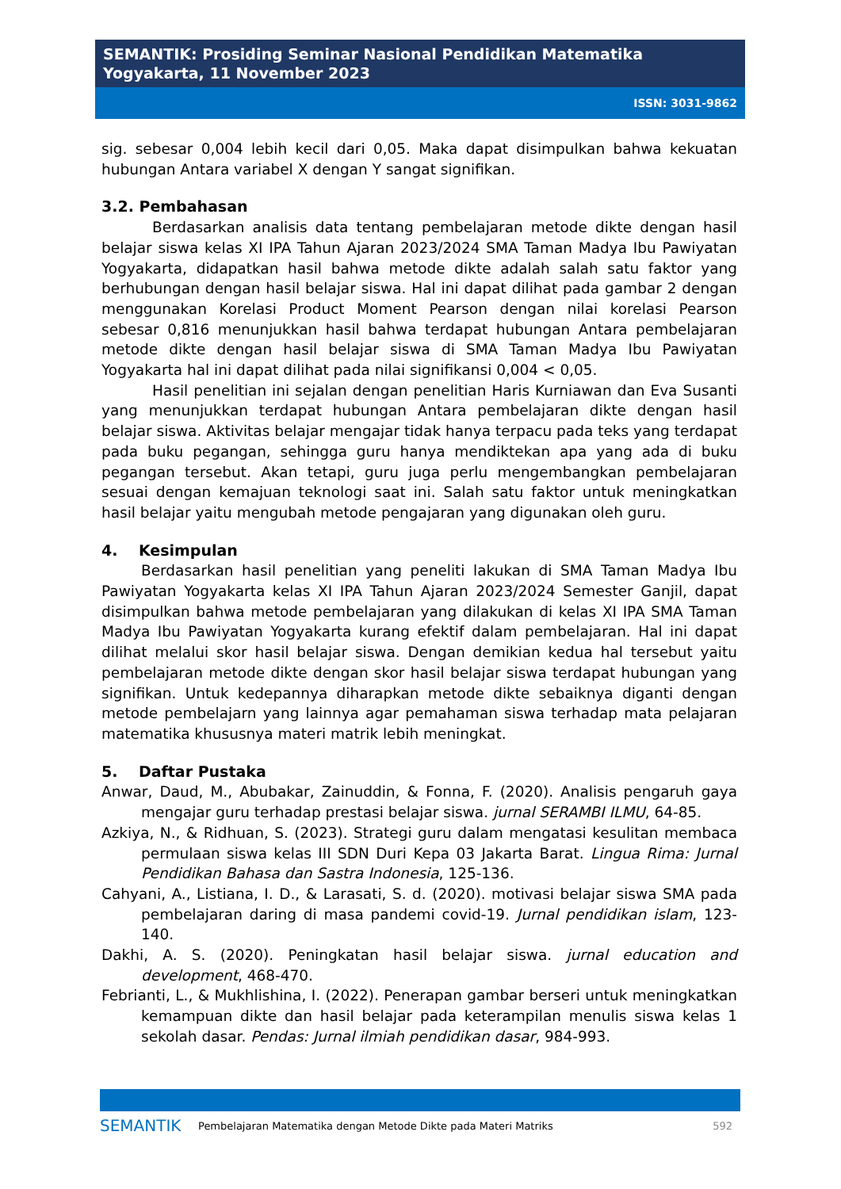SEMANTIK: Prosiding Seminar Nasional Pendidikan Matematika
Yogyakarta, 11 November 2023
ISSN: 3031-9862
sig. sebesar 0,004 lebih kecil dari 0,05. Maka dapat disimpulkan bahwa kekuatan hubungan Antara variabel X dengan Y sangat signifikan.
3.2. Pembahasan
Berdasarkan analisis data tentang pembelajaran metode dikte dengan hasil belajar siswa kelas XI IPA Tahun Ajaran 2023/2024 SMA Taman Madya Ibu Pawiyatan Yogyakarta, didapatkan hasil bahwa metode dikte adalah salah satu faktor yang berhubungan dengan hasil belajar siswa. Hal ini dapat dilihat pada gambar 2 dengan menggunakan Korelasi Product Moment Pearson dengan nilai korelasi Pearson sebesar 0,816 menunjukkan hasil bahwa terdapat hubungan Antara pembelajaran metode dikte dengan hasil belajar siswa di SMA Taman Madya Ibu Pawiyatan Yogyakarta hal ini dapat dilihat pada nilai signifikansi 0,004 < 0,05.
Hasil penelitian ini sejalan dengan penelitian Haris Kurniawan dan Eva Susanti yang menunjukkan terdapat hubungan Antara pembelajaran dikte dengan hasil belajar siswa. Aktivitas belajar mengajar tidak hanya terpacu pada teks yang terdapat pada buku pegangan, sehingga guru hanya mendiktekan apa yang ada di buku pegangan tersebut. Akan tetapi, guru juga perlu mengembangkan pembelajaran sesuai dengan kemajuan teknologi saat ini. Salah satu faktor untuk meningkatkan hasil belajar yaitu mengubah metode pengajaran yang digunakan oleh guru.
4. Kesimpulan
Berdasarkan hasil penelitian yang peneliti lakukan di SMA Taman Madya Ibu Pawiyatan Yogyakarta kelas XI IPA Tahun Ajaran 2023/2024 Semester Ganjil, dapat disimpulkan bahwa metode pembelajaran yang dilakukan di kelas XI IPA SMA Taman Madya Ibu Pawiyatan Yogyakarta kurang efektif dalam pembelajaran. Hal ini dapat dilihat melalui skor hasil belajar siswa. Dengan demikian kedua hal tersebut yaitu pembelajaran metode dikte dengan skor hasil belajar siswa terdapat hubungan yang signifikan. Untuk kedepannya diharapkan metode dikte sebaiknya diganti dengan metode pembelajarn yang lainnya agar pemahaman siswa terhadap mata pelajaran matematika khususnya materi matrik lebih meningkat.
5. Daftar Pustaka
Anwar, Daud, M., Abubakar, Zainuddin, & Fonna, F. (2020). Analisis pengaruh gaya mengajar guru terhadap prestasi belajar siswa. jurnal SERAMBI ILMU, 64-85.
Azkiya, N., & Ridhuan, S. (2023). Strategi guru dalam mengatasi kesulitan membaca permulaan siswa kelas III SDN Duri Kepa 03 Jakarta Barat. Lingua Rima: Jurnal Pendidikan Bahasa dan Sastra Indonesia, 125-136.
Cahyani, A., Listiana, I. D., & Larasati, S. d. (2020). motivasi belajar siswa SMA pada pembelajaran daring di masa pandemi covid-19. Jurnal pendidikan islam, 123-140.
Dakhi, A. S. (2020). Peningkatan hasil belajar siswa. jurnal education and development, 468-470.
Febrianti, L., & Mukhlishina, I. (2022). Penerapan gambar berseri untuk meningkatkan kemampuan dikte dan hasil belajar pada keterampilan menulis siswa kelas 1 sekolah dasar. Pendas: Jurnal ilmiah pendidikan dasar, 984-993.
SEMANTIK Pembelajaran Matematika dengan Metode Dikte pada Materi Matriks 592